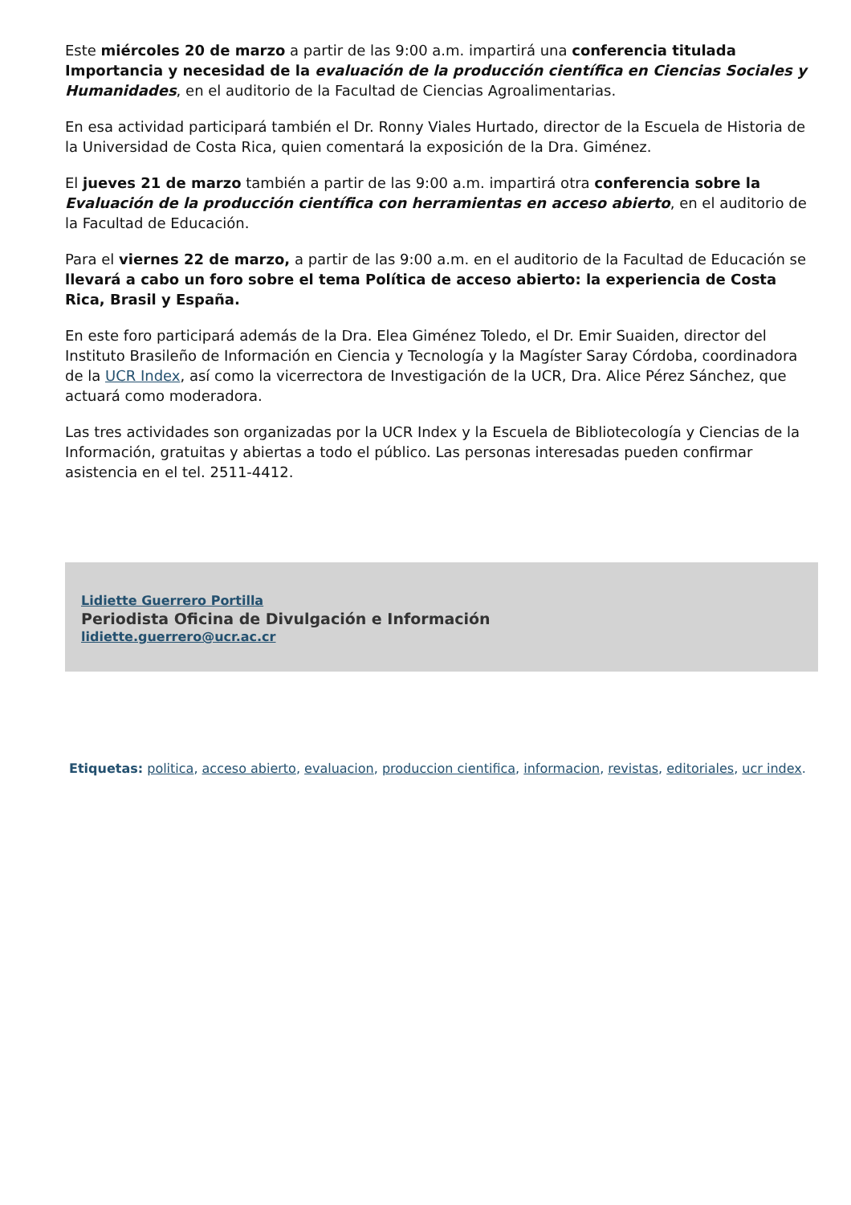Este miércoles 20 de marzo a partir de las 9:00 a.m. impartirá una conferencia titulada Importancia y necesidad de la evaluación de la producción científica en Ciencias Sociales y Humanidades, en el auditorio de la Facultad de Ciencias Agroalimentarias.
En esa actividad participará también el Dr. Ronny Viales Hurtado, director de la Escuela de Historia de la Universidad de Costa Rica, quien comentará la exposición de la Dra. Giménez.
El jueves 21 de marzo también a partir de las 9:00 a.m. impartirá otra conferencia sobre la Evaluación de la producción científica con herramientas en acceso abierto, en el auditorio de la Facultad de Educación.
Para el viernes 22 de marzo, a partir de las 9:00 a.m. en el auditorio de la Facultad de Educación se llevará a cabo un foro sobre el tema Política de acceso abierto: la experiencia de Costa Rica, Brasil y España.
En este foro participará además de la Dra. Elea Giménez Toledo, el Dr. Emir Suaiden, director del Instituto Brasileño de Información en Ciencia y Tecnología y la Magíster Saray Córdoba, coordinadora de la UCR Index, así como la vicerrectora de Investigación de la UCR, Dra. Alice Pérez Sánchez, que actuará como moderadora.
Las tres actividades son organizadas por la UCR Index y la Escuela de Bibliotecología y Ciencias de la Información, gratuitas y abiertas a todo el público. Las personas interesadas pueden confirmar asistencia en el tel. 2511-4412.
Lidiette Guerrero Portilla
Periodista Oficina de Divulgación e Información
lidiette.guerrero@ucr.ac.cr
Etiquetas: politica, acceso abierto, evaluacion, produccion cientifica, informacion, revistas, editoriales, ucr index.